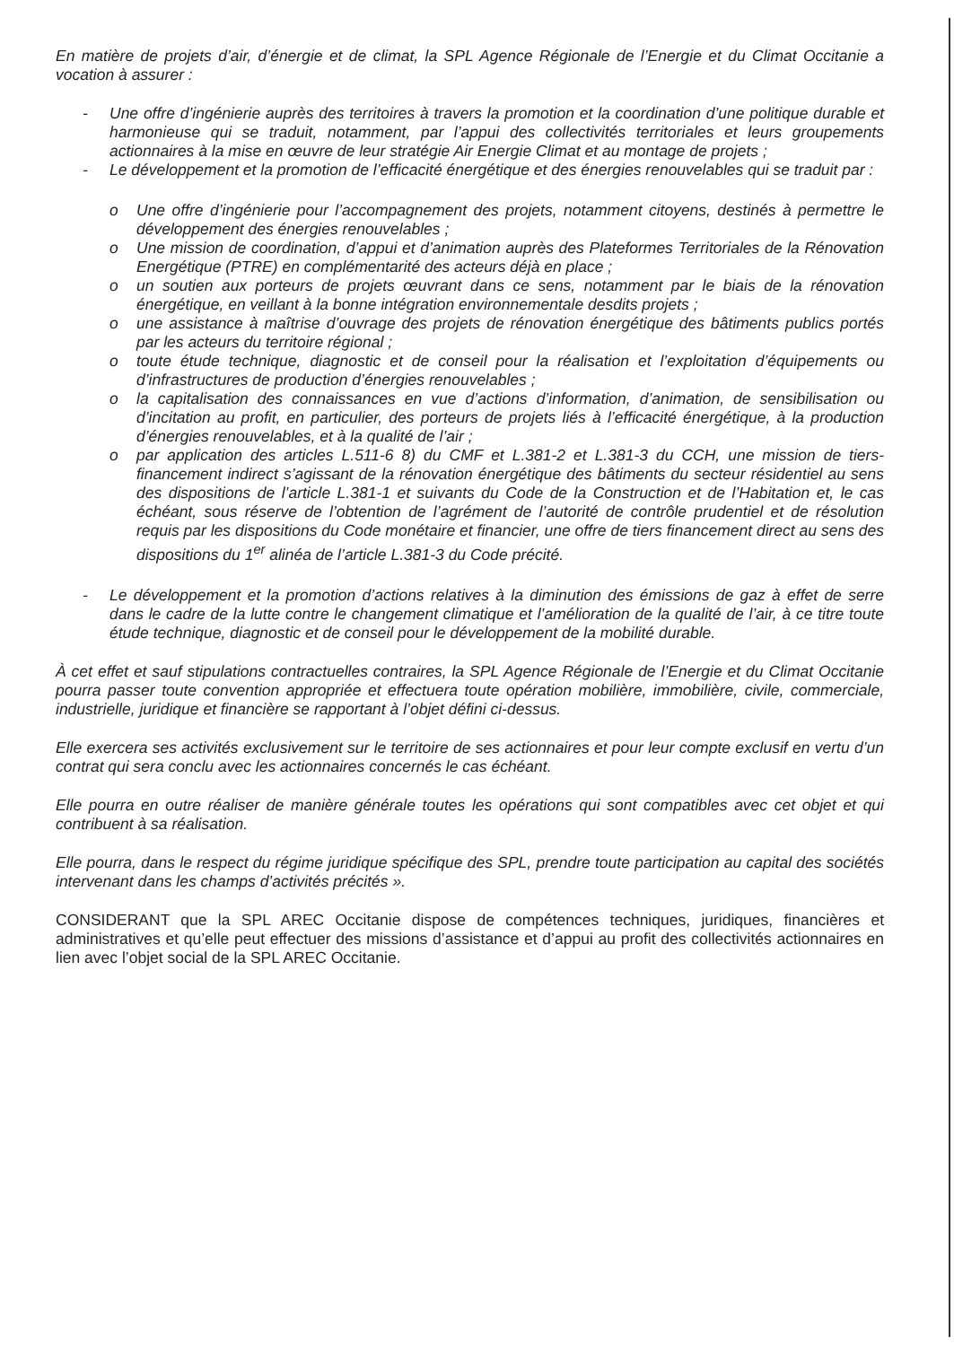En matière de projets d’air, d’énergie et de climat, la SPL Agence Régionale de l’Energie et du Climat Occitanie a vocation à assurer :
- Une offre d’ingénierie auprès des territoires à travers la promotion et la coordination d’une politique durable et harmonieuse qui se traduit, notamment, par l’appui des collectivités territoriales et leurs groupements actionnaires à la mise en œuvre de leur stratégie Air Energie Climat et au montage de projets ;
- Le développement et la promotion de l’efficacité énergétique et des énergies renouvelables qui se traduit par :
o Une offre d’ingénierie pour l’accompagnement des projets, notamment citoyens, destinés à permettre le développement des énergies renouvelables ;
o Une mission de coordination, d’appui et d’animation auprès des Plateformes Territoriales de la Rénovation Energétique (PTRE) en complémentarité des acteurs déjà en place ;
o un soutien aux porteurs de projets œuvrant dans ce sens, notamment par le biais de la rénovation énergétique, en veillant à la bonne intégration environnementale desdits projets ;
o une assistance à maîtrise d’ouvrage des projets de rénovation énergétique des bâtiments publics portés par les acteurs du territoire régional ;
o toute étude technique, diagnostic et de conseil pour la réalisation et l’exploitation d’équipements ou d’infrastructures de production d’énergies renouvelables ;
o la capitalisation des connaissances en vue d’actions d’information, d’animation, de sensibilisation ou d’incitation au profit, en particulier, des porteurs de projets liés à l’efficacité énergétique, à la production d’énergies renouvelables, et à la qualité de l’air ;
o par application des articles L.511-6 8) du CMF et L.381-2 et L.381-3 du CCH, une mission de tiers-financement indirect s’agissant de la rénovation énergétique des bâtiments du secteur résidentiel au sens des dispositions de l’article L.381-1 et suivants du Code de la Construction et de l’Habitation et, le cas échéant, sous réserve de l’obtention de l’agrément de l’autorité de contrôle prudentiel et de résolution requis par les dispositions du Code monétaire et financier, une offre de tiers financement direct au sens des dispositions du 1<sup>er</sup> alinéa de l’article L.381-3 du Code précité.
- Le développement et la promotion d’actions relatives à la diminution des émissions de gaz à effet de serre dans le cadre de la lutte contre le changement climatique et l’amélioration de la qualité de l’air, à ce titre toute étude technique, diagnostic et de conseil pour le développement de la mobilité durable.
À cet effet et sauf stipulations contractuelles contraires, la SPL Agence Régionale de l’Energie et du Climat Occitanie pourra passer toute convention appropriée et effectuera toute opération mobilière, immobilière, civile, commerciale, industrielle, juridique et financière se rapportant à l’objet défini ci-dessus.
Elle exercera ses activités exclusivement sur le territoire de ses actionnaires et pour leur compte exclusif en vertu d’un contrat qui sera conclu avec les actionnaires concernés le cas échéant.
Elle pourra en outre réaliser de manière générale toutes les opérations qui sont compatibles avec cet objet et qui contribuent à sa réalisation.
Elle pourra, dans le respect du régime juridique spécifique des SPL, prendre toute participation au capital des sociétés intervenant dans les champs d’activités précités ».
CONSIDERANT que la SPL AREC Occitanie dispose de compétences techniques, juridiques, financières et administratives et qu’elle peut effectuer des missions d’assistance et d’appui au profit des collectivités actionnaires en lien avec l’objet social de la SPL AREC Occitanie.